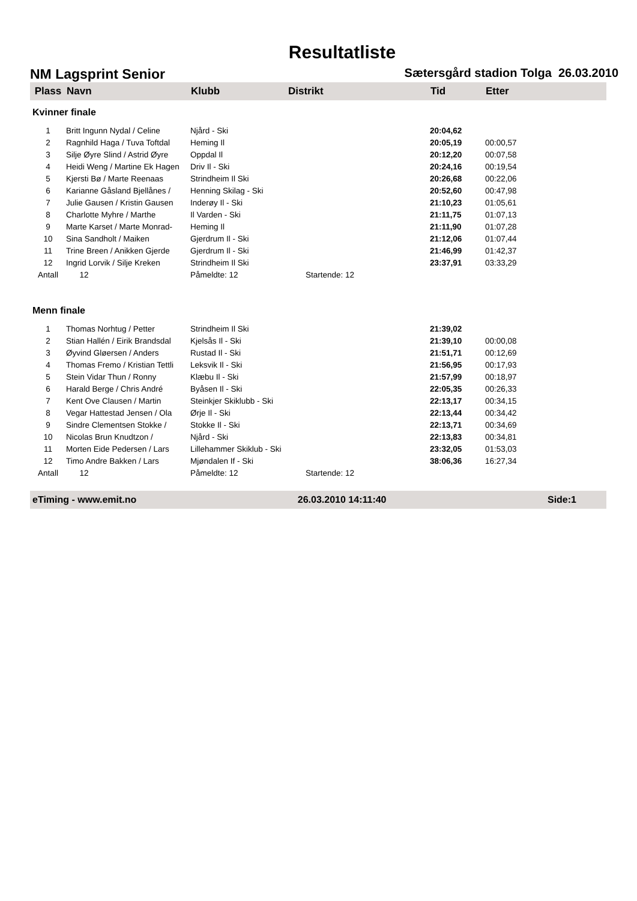Resultatliste
NM Lagsprint Senior Sætersgård stadion Tolga 26.03.2010
| Plass | Navn | Klubb | Distrikt | Tid | Etter |
| --- | --- | --- | --- | --- | --- |
| Kvinner finale | | | | | |
| 1 | Britt Ingunn Nydal / Celine | Njård - Ski | | 20:04,62 | |
| 2 | Ragnhild Haga / Tuva Toftdal | Heming Il | | 20:05,19 | 00:00,57 |
| 3 | Silje Øyre Slind / Astrid Øyre | Oppdal Il | | 20:12,20 | 00:07,58 |
| 4 | Heidi Weng / Martine Ek Hagen | Driv Il - Ski | | 20:24,16 | 00:19,54 |
| 5 | Kjersti Bø / Marte Reenaas | Strindheim Il Ski | | 20:26,68 | 00:22,06 |
| 6 | Karianne Gåsland Bjellånes / | Henning Skilag - Ski | | 20:52,60 | 00:47,98 |
| 7 | Julie Gausen / Kristin Gausen | Inderøy Il - Ski | | 21:10,23 | 01:05,61 |
| 8 | Charlotte Myhre / Marthe | Il Varden - Ski | | 21:11,75 | 01:07,13 |
| 9 | Marte Karset / Marte Monrad- | Heming Il | | 21:11,90 | 01:07,28 |
| 10 | Sina Sandholt / Maiken | Gjerdrum Il - Ski | | 21:12,06 | 01:07,44 |
| 11 | Trine Breen / Anikken Gjerde | Gjerdrum Il - Ski | | 21:46,99 | 01:42,37 |
| 12 | Ingrid Lorvik / Silje Kreken | Strindheim Il Ski | | 23:37,91 | 03:33,29 |
| Antall | 12 | Påmeldte: 12 | Startende: 12 | | |
| Menn finale | | | | | |
| 1 | Thomas Norhtug / Petter | Strindheim Il Ski | | 21:39,02 | |
| 2 | Stian Hallén / Eirik Brandsdal | Kjelsås Il - Ski | | 21:39,10 | 00:00,08 |
| 3 | Øyvind Gløersen / Anders | Rustad Il - Ski | | 21:51,71 | 00:12,69 |
| 4 | Thomas Fremo / Kristian Tettli | Leksvik Il - Ski | | 21:56,95 | 00:17,93 |
| 5 | Stein Vidar Thun / Ronny | Klæbu Il - Ski | | 21:57,99 | 00:18,97 |
| 6 | Harald Berge / Chris André | Byåsen Il - Ski | | 22:05,35 | 00:26,33 |
| 7 | Kent Ove Clausen / Martin | Steinkjer Skiklubb - Ski | | 22:13,17 | 00:34,15 |
| 8 | Vegar Hattestad Jensen / Ola | Ørje Il - Ski | | 22:13,44 | 00:34,42 |
| 9 | Sindre Clementsen Stokke / | Stokke Il - Ski | | 22:13,71 | 00:34,69 |
| 10 | Nicolas Brun Knudtzon / | Njård - Ski | | 22:13,83 | 00:34,81 |
| 11 | Morten Eide Pedersen / Lars | Lillehammer Skiklub - Ski | | 23:32,05 | 01:53,03 |
| 12 | Timo Andre Bakken / Lars | Mjøndalen If - Ski | | 38:06,36 | 16:27,34 |
| Antall | 12 | Påmeldte: 12 | Startende: 12 | | |
eTiming - www.emit.no 26.03.2010 14:11:40 Side:1